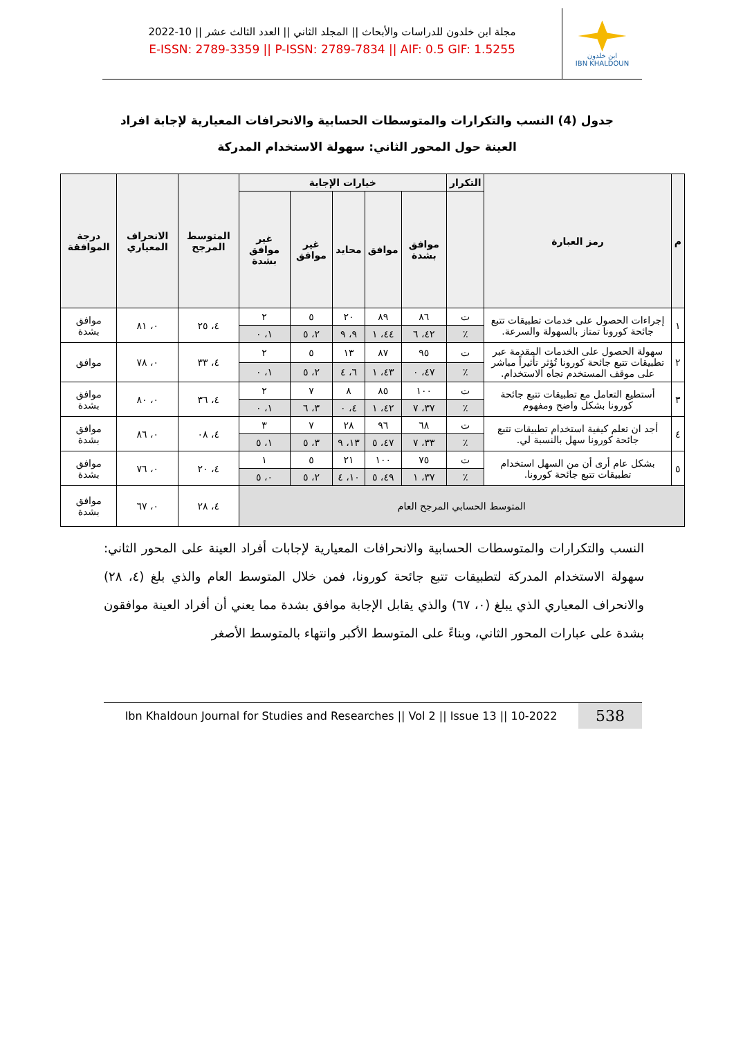ابن خلدون
IBN KHALDOUN
مجلة ابن خلدون للدراسات والأبحاث || المجلد الثاني || العدد الثالث عشر || 10-2022
E-ISSN: 2789-3359 || P-ISSN: 2789-7834 || AIF: 0.5 GIF: 1.5255
جدول (4) النسب والتكرارات والمتوسطات الحسابية والانحرافات المعيارية لإجابة افراد العينة حول المحور الثاني: سهولة الاستخدام المدركة
| م | رمز العبارة | التكرار | خيارات الإجابة | | | | | المتوسط المرجح | الانحراف المعياري | درجة الموافقة |
| --- | --- | --- | --- | --- | --- | --- | --- | --- | --- | --- |
| | | | موافق بشدة | موافق | محايد | غير موافق | غير موافق بشدة | | | |
| ١ | إجراءات الحصول على خدمات تطبيقات تتبع جائحة كورونا تمتاز بالسهولة والسرعة. | ت | ٨٦ | ٨٩ | ٢٠ | ٥ | ٢ | ٤، ٢٥ | ٠، ٨١ | موافق بشدة |
| | | ٪ | ٤٢، ٦ | ٤٤، ١ | ٩، ٩ | ٢، ٥ | ١، ٠ | | | |
| ٢ | سهولة الحصول على الخدمات المقدمة عبر تطبيقات تتبع جائحة كورونا تُؤثر تأثيراً مباشر على موقف المستخدم تجاه الاستخدام. | ت | ٩٥ | ٨٧ | ١٣ | ٥ | ٢ | ٤، ٣٣ | ٠، ٧٨ | موافق |
| | | ٪ | ٤٧، ٠ | ٤٣، ١ | ٦، ٤ | ٢، ٥ | ١، ٠ | | | |
| ٣ | أستطيع التعامل مع تطبيقات تتبع جائحة كورونا بشكل واضح ومفهوم | ت | ١٠٠ | ٨٥ | ٨ | ٧ | ٢ | ٤، ٣٦ | ٠، ٨٠ | موافق بشدة |
| | | ٪ | ٣٧، ٧ | ٤٢، ١ | ٤، ٠ | ٣، ٦ | ١، ٠ | | | |
| ٤ | أجد ان تعلم كيفية استخدام تطبيقات تتبع جائحة كورونا سهل بالنسبة لي. | ت | ٦٨ | ٩٦ | ٢٨ | ٧ | ٣ | ٤، ٠٨ | ٠، ٨٦ | موافق بشدة |
| | | ٪ | ٣٣، ٧ | ٤٧، ٥ | ١٣، ٩ | ٣، ٥ | ١، ٥ | | | |
| ٥ | بشكل عام أرى أن من السهل استخدام تطبيقات تتبع جائحة كورونا. | ت | ٧٥ | ١٠٠ | ٢١ | ٥ | ١ | ٤، ٢٠ | ٠، ٧٦ | موافق بشدة |
| | | ٪ | ٣٧، ١ | ٤٩، ٥ | ١٠، ٤ | ٢، ٥ | ٠، ٥ | | | |
| المتوسط الحسابي المرجح العام | | | | | | | | ٤، ٢٨ | ٠، ٦٧ | موافق بشدة |
النسب والتكرارات والمتوسطات الحسابية والانحرافات المعيارية لإجابات أفراد العينة على المحور الثاني: سهولة الاستخدام المدركة لتطبيقات تتبع جائحة كورونا، فمن خلال المتوسط العام والذي بلغ (٤، ٢٨) والانحراف المعياري الذي يبلغ (٠، ٦٧) والذي يقابل الإجابة موافق بشدة مما يعني أن أفراد العينة موافقون بشدة على عبارات المحور الثاني، وبناءً على المتوسط الأكبر وانتهاء بالمتوسط الأصغر
Ibn Khaldoun Journal for Studies and Researches || Vol 2 || Issue 13 || 10-2022 538